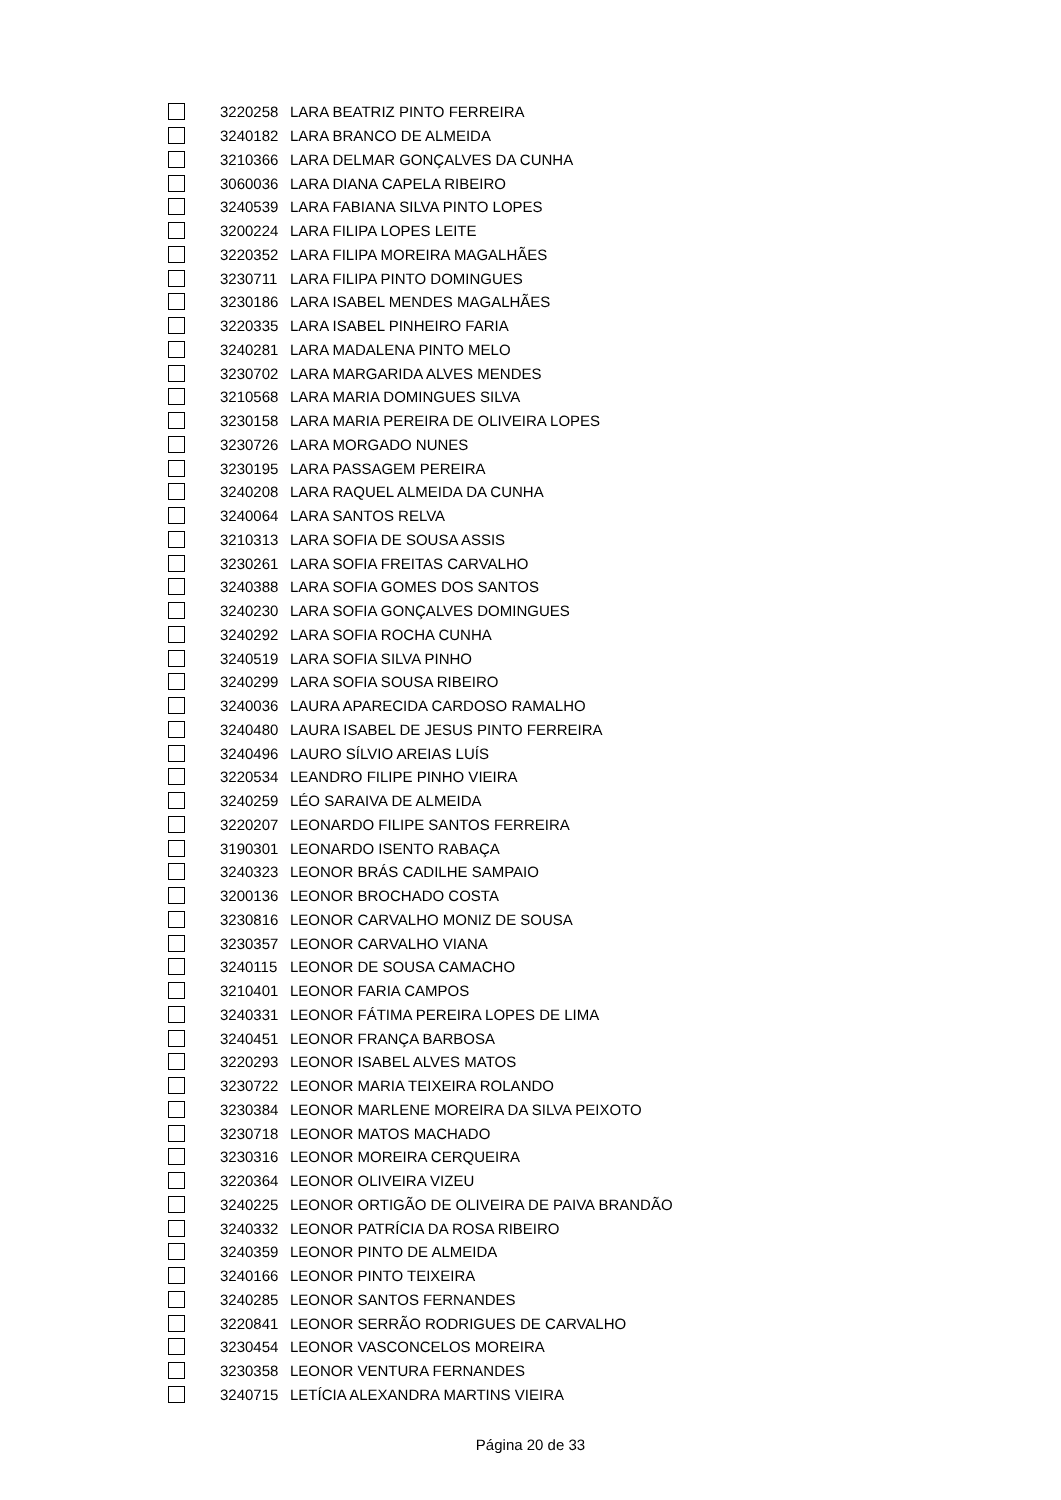| | 3220258 | LARA BEATRIZ PINTO FERREIRA |
| | 3240182 | LARA BRANCO DE ALMEIDA |
| | 3210366 | LARA DELMAR GONÇALVES DA CUNHA |
| | 3060036 | LARA DIANA CAPELA RIBEIRO |
| | 3240539 | LARA FABIANA SILVA PINTO LOPES |
| | 3200224 | LARA FILIPA LOPES LEITE |
| | 3220352 | LARA FILIPA MOREIRA MAGALHÃES |
| | 3230711 | LARA FILIPA PINTO DOMINGUES |
| | 3230186 | LARA ISABEL MENDES MAGALHÃES |
| | 3220335 | LARA ISABEL PINHEIRO FARIA |
| | 3240281 | LARA MADALENA PINTO MELO |
| | 3230702 | LARA MARGARIDA ALVES MENDES |
| | 3210568 | LARA MARIA DOMINGUES SILVA |
| | 3230158 | LARA MARIA PEREIRA DE OLIVEIRA LOPES |
| | 3230726 | LARA MORGADO NUNES |
| | 3230195 | LARA PASSAGEM PEREIRA |
| | 3240208 | LARA RAQUEL ALMEIDA DA CUNHA |
| | 3240064 | LARA SANTOS RELVA |
| | 3210313 | LARA SOFIA DE SOUSA ASSIS |
| | 3230261 | LARA SOFIA FREITAS CARVALHO |
| | 3240388 | LARA SOFIA GOMES DOS SANTOS |
| | 3240230 | LARA SOFIA GONÇALVES DOMINGUES |
| | 3240292 | LARA SOFIA ROCHA CUNHA |
| | 3240519 | LARA SOFIA SILVA PINHO |
| | 3240299 | LARA SOFIA SOUSA RIBEIRO |
| | 3240036 | LAURA APARECIDA CARDOSO RAMALHO |
| | 3240480 | LAURA ISABEL DE JESUS PINTO FERREIRA |
| | 3240496 | LAURO SÍLVIO AREIAS LUÍS |
| | 3220534 | LEANDRO FILIPE PINHO VIEIRA |
| | 3240259 | LÉO SARAIVA DE ALMEIDA |
| | 3220207 | LEONARDO FILIPE SANTOS FERREIRA |
| | 3190301 | LEONARDO ISENTO RABAÇA |
| | 3240323 | LEONOR BRÁS CADILHE SAMPAIO |
| | 3200136 | LEONOR BROCHADO COSTA |
| | 3230816 | LEONOR CARVALHO MONIZ DE SOUSA |
| | 3230357 | LEONOR CARVALHO VIANA |
| | 3240115 | LEONOR DE SOUSA CAMACHO |
| | 3210401 | LEONOR FARIA CAMPOS |
| | 3240331 | LEONOR FÁTIMA PEREIRA LOPES DE LIMA |
| | 3240451 | LEONOR FRANÇA BARBOSA |
| | 3220293 | LEONOR ISABEL ALVES MATOS |
| | 3230722 | LEONOR MARIA TEIXEIRA ROLANDO |
| | 3230384 | LEONOR MARLENE MOREIRA DA SILVA PEIXOTO |
| | 3230718 | LEONOR MATOS MACHADO |
| | 3230316 | LEONOR MOREIRA CERQUEIRA |
| | 3220364 | LEONOR OLIVEIRA VIZEU |
| | 3240225 | LEONOR ORTIGÃO DE OLIVEIRA DE PAIVA BRANDÃO |
| | 3240332 | LEONOR PATRÍCIA DA ROSA RIBEIRO |
| | 3240359 | LEONOR PINTO DE ALMEIDA |
| | 3240166 | LEONOR PINTO TEIXEIRA |
| | 3240285 | LEONOR SANTOS FERNANDES |
| | 3220841 | LEONOR SERRÃO RODRIGUES DE CARVALHO |
| | 3230454 | LEONOR VASCONCELOS MOREIRA |
| | 3230358 | LEONOR VENTURA FERNANDES |
| | 3240715 | LETÍCIA ALEXANDRA MARTINS VIEIRA |
Página 20 de 33